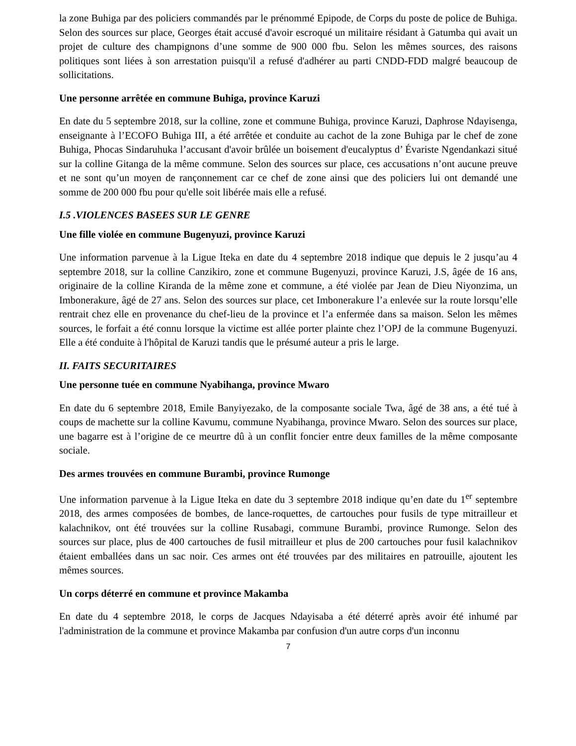la zone Buhiga par des policiers commandés par le prénommé Epipode, de Corps du poste de police de Buhiga. Selon des sources sur place, Georges était accusé d'avoir escroqué un militaire résidant à Gatumba qui avait un projet de culture des champignons d’une somme de 900 000 fbu. Selon les mêmes sources, des raisons politiques sont liées à son arrestation puisqu'il a refusé d'adhérer au parti CNDD-FDD malgré beaucoup de sollicitations.
Une personne arrêtée en commune Buhiga, province Karuzi
En date du 5 septembre 2018, sur la colline, zone et commune Buhiga, province Karuzi, Daphrose Ndayisenga, enseignante à l’ECOFO Buhiga III, a été arrêtée et conduite au cachot de la zone Buhiga par le chef de zone Buhiga, Phocas Sindaruhuka l’accusant d'avoir brûlée un boisement d'eucalyptus d’ Évariste Ngendankazi situé sur la colline Gitanga de la même commune. Selon des sources sur place, ces accusations n’ont aucune preuve et ne sont qu’un moyen de rançonnement car ce chef de zone ainsi que des policiers lui ont demandé une somme de 200 000 fbu pour qu'elle soit libérée mais elle a refusé.
I.5 .VIOLENCES BASEES SUR LE GENRE
Une fille violée en commune Bugenyuzi, province Karuzi
Une information parvenue à la Ligue Iteka en date du 4 septembre 2018 indique que depuis le 2 jusqu’au 4 septembre 2018, sur la colline Canzikiro, zone et commune Bugenyuzi, province Karuzi, J.S, âgée de 16 ans, originaire de la colline Kiranda de la même zone et commune, a été violée par Jean de Dieu Niyonzima, un Imbonerakure, âgé de 27 ans. Selon des sources sur place, cet Imbonerakure l’a enlevée sur la route lorsqu’elle rentrait chez elle en provenance du chef-lieu de la province et l’a enfermée dans sa maison. Selon les mêmes sources, le forfait a été connu lorsque la victime est allée porter plainte chez l’OPJ de la commune Bugenyuzi. Elle a été conduite à l'hôpital de Karuzi tandis que le présumé auteur a pris le large.
II. FAITS SECURITAIRES
Une personne tuée en commune Nyabihanga, province Mwaro
En date du 6 septembre 2018, Emile Banyiyezako, de la composante sociale Twa, âgé de 38 ans, a été tué à coups de machette sur la colline Kavumu, commune Nyabihanga, province Mwaro. Selon des sources sur place, une bagarre est à l’origine de ce meurtre dû à un conflit foncier entre deux familles de la même composante sociale.
Des armes trouvées en commune Burambi, province Rumonge
Une information parvenue à la Ligue Iteka en date du 3 septembre 2018 indique qu’en date du 1<sup>er</sup> septembre 2018, des armes composées de bombes, de lance-roquettes, de cartouches pour fusils de type mitrailleur et kalachnikov, ont été trouvées sur la colline Rusabagi, commune Burambi, province Rumonge. Selon des sources sur place, plus de 400 cartouches de fusil mitrailleur et plus de 200 cartouches pour fusil kalachnikov étaient emballées dans un sac noir. Ces armes ont été trouvées par des militaires en patrouille, ajoutent les mêmes sources.
Un corps déterré en commune et province Makamba
En date du 4 septembre 2018, le corps de Jacques Ndayisaba a été déterré après avoir été inhumé par l'administration de la commune et province Makamba par confusion d'un autre corps d'un inconnu
7